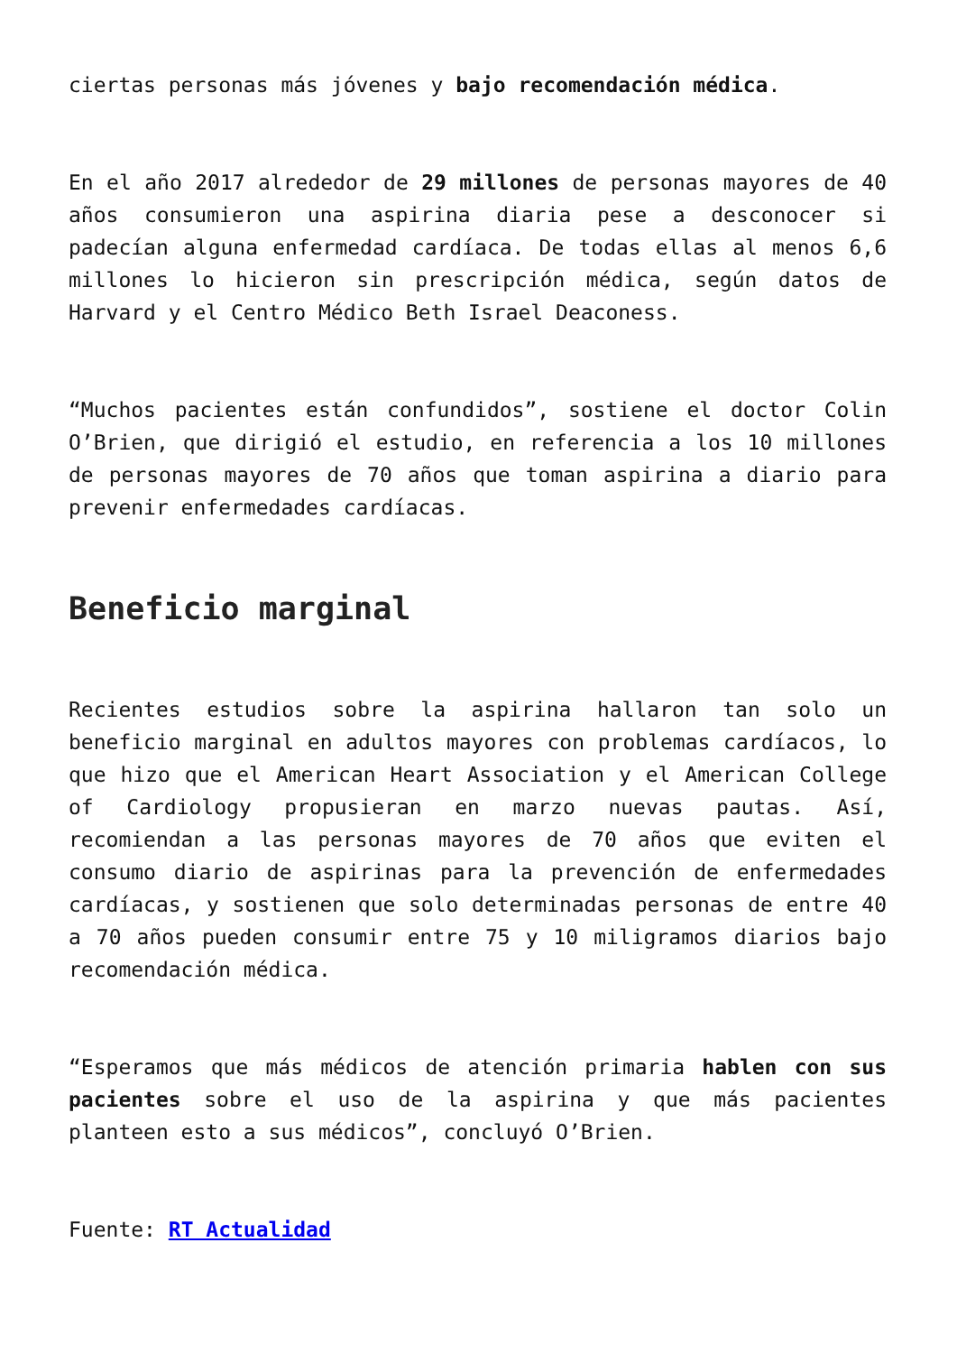ciertas personas más jóvenes y bajo recomendación médica.
En el año 2017 alrededor de 29 millones de personas mayores de 40 años consumieron una aspirina diaria pese a desconocer si padecían alguna enfermedad cardíaca. De todas ellas al menos 6,6 millones lo hicieron sin prescripción médica, según datos de Harvard y el Centro Médico Beth Israel Deaconess.
“Muchos pacientes están confundidos”, sostiene el doctor Colin O’Brien, que dirigió el estudio, en referencia a los 10 millones de personas mayores de 70 años que toman aspirina a diario para prevenir enfermedades cardíacas.
Beneficio marginal
Recientes estudios sobre la aspirina hallaron tan solo un beneficio marginal en adultos mayores con problemas cardíacos, lo que hizo que el American Heart Association y el American College of Cardiology propusieran en marzo nuevas pautas. Así, recomiendan a las personas mayores de 70 años que eviten el consumo diario de aspirinas para la prevención de enfermedades cardíacas, y sostienen que solo determinadas personas de entre 40 a 70 años pueden consumir entre 75 y 10 miligramos diarios bajo recomendación médica.
“Esperamos que más médicos de atención primaria hablen con sus pacientes sobre el uso de la aspirina y que más pacientes planteen esto a sus médicos”, concluyó O’Brien.
Fuente: RT Actualidad